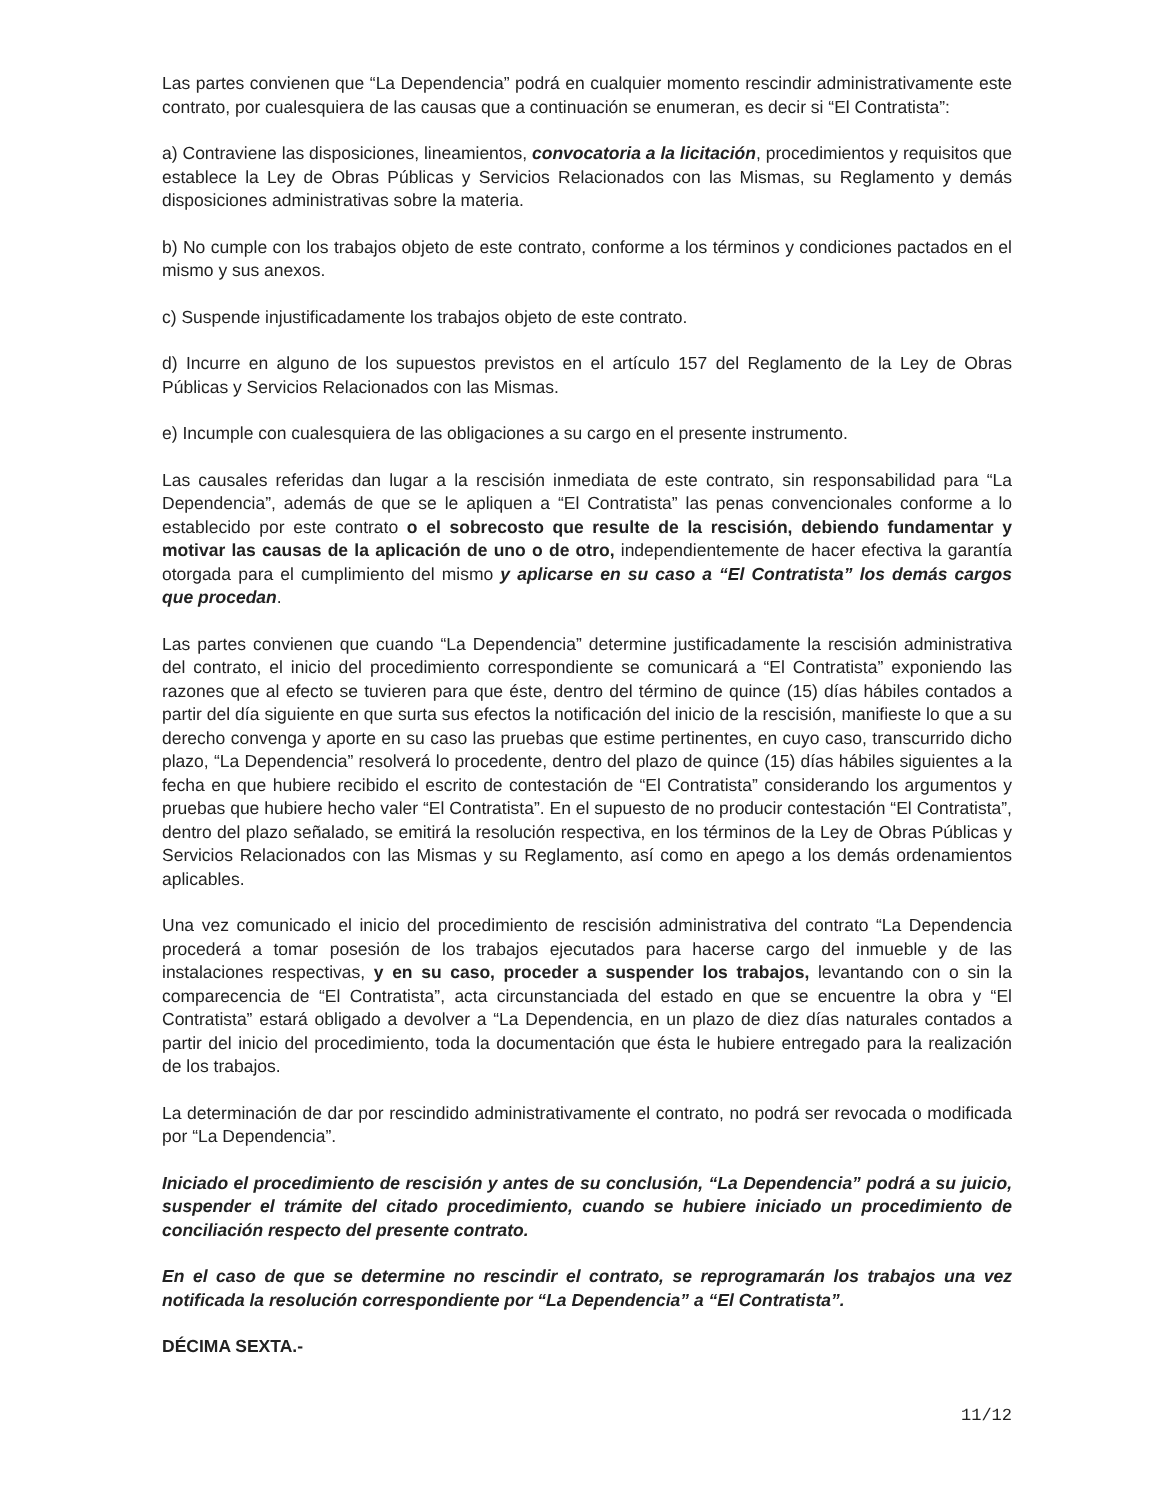Las partes convienen que “La Dependencia” podrá en cualquier momento rescindir administrativamente este contrato, por cualesquiera de las causas que a continuación se enumeran, es decir si “El Contratista”:
a) Contraviene las disposiciones, lineamientos, convocatoria a la licitación, procedimientos y requisitos que establece la Ley de Obras Públicas y Servicios Relacionados con las Mismas, su Reglamento y demás disposiciones administrativas sobre la materia.
b) No cumple con los trabajos objeto de este contrato, conforme a los términos y condiciones pactados en el mismo y sus anexos.
c) Suspende injustificadamente los trabajos objeto de este contrato.
d) Incurre en alguno de los supuestos previstos en el artículo 157 del Reglamento de la Ley de Obras Públicas y Servicios Relacionados con las Mismas.
e) Incumple con cualesquiera de las obligaciones a su cargo en el presente instrumento.
Las causales referidas dan lugar a la rescisión inmediata de este contrato, sin responsabilidad para “La Dependencia”, además de que se le apliquen a “El Contratista” las penas convencionales conforme a lo establecido por este contrato o el sobrecosto que resulte de la rescisión, debiendo fundamentar y motivar las causas de la aplicación de uno o de otro, independientemente de hacer efectiva la garantía otorgada para el cumplimiento del mismo y aplicarse en su caso a “El Contratista” los demás cargos que procedan.
Las partes convienen que cuando “La Dependencia” determine justificadamente la rescisión administrativa del contrato, el inicio del procedimiento correspondiente se comunicará a “El Contratista” exponiendo las razones que al efecto se tuvieren para que éste, dentro del término de quince (15) días hábiles contados a partir del día siguiente en que surta sus efectos la notificación del inicio de la rescisión, manifieste lo que a su derecho convenga y aporte en su caso las pruebas que estime pertinentes, en cuyo caso, transcurrido dicho plazo, “La Dependencia” resolverá lo procedente, dentro del plazo de quince (15) días hábiles siguientes a la fecha en que hubiere recibido el escrito de contestación de “El Contratista” considerando los argumentos y pruebas que hubiere hecho valer “El Contratista”. En el supuesto de no producir contestación “El Contratista”, dentro del plazo señalado, se emitirá la resolución respectiva, en los términos de la Ley de Obras Públicas y Servicios Relacionados con las Mismas y su Reglamento, así como en apego a los demás ordenamientos aplicables.
Una vez comunicado el inicio del procedimiento de rescisión administrativa del contrato “La Dependencia procederá a tomar posesión de los trabajos ejecutados para hacerse cargo del inmueble y de las instalaciones respectivas, y en su caso, proceder a suspender los trabajos, levantando con o sin la comparecencia de “El Contratista”, acta circunstanciada del estado en que se encuentre la obra y “El Contratista” estará obligado a devolver a “La Dependencia, en un plazo de diez días naturales contados a partir del inicio del procedimiento, toda la documentación que ésta le hubiere entregado para la realización de los trabajos.
La determinación de dar por rescindido administrativamente el contrato, no podrá ser revocada o modificada por “La Dependencia”.
Iniciado el procedimiento de rescisión y antes de su conclusión, “La Dependencia” podrá a su juicio, suspender el trámite del citado procedimiento, cuando se hubiere iniciado un procedimiento de conciliación respecto del presente contrato.
En el caso de que se determine no rescindir el contrato, se reprogramarán los trabajos una vez notificada la resolución correspondiente por “La Dependencia” a “El Contratista”.
DÉCIMA SEXTA.-
11/12